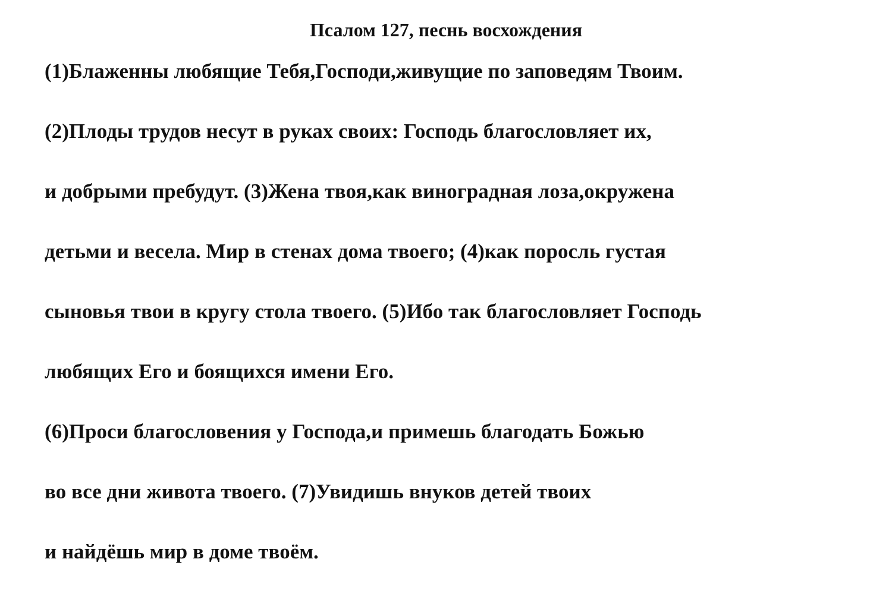Псалом 127, песнь восхождения
(1)Блаженны любящие Тебя,Господи,живущие по заповедям Твоим.
(2)Плоды трудов несут в руках своих: Господь благословляет их,
и добрыми пребудут. (3)Жена твоя,как виноградная лоза,окружена
детьми и весела. Мир в стенах дома твоего; (4)как поросль густая
сыновья твои в кругу стола твоего. (5)Ибо так благословляет Господь
любящих Его и боящихся имени Его.
(6)Проси благословения у Господа,и примешь благодать Божью
во все дни живота твоего. (7)Увидишь внуков детей твоих
и найдёшь мир в доме твоём.